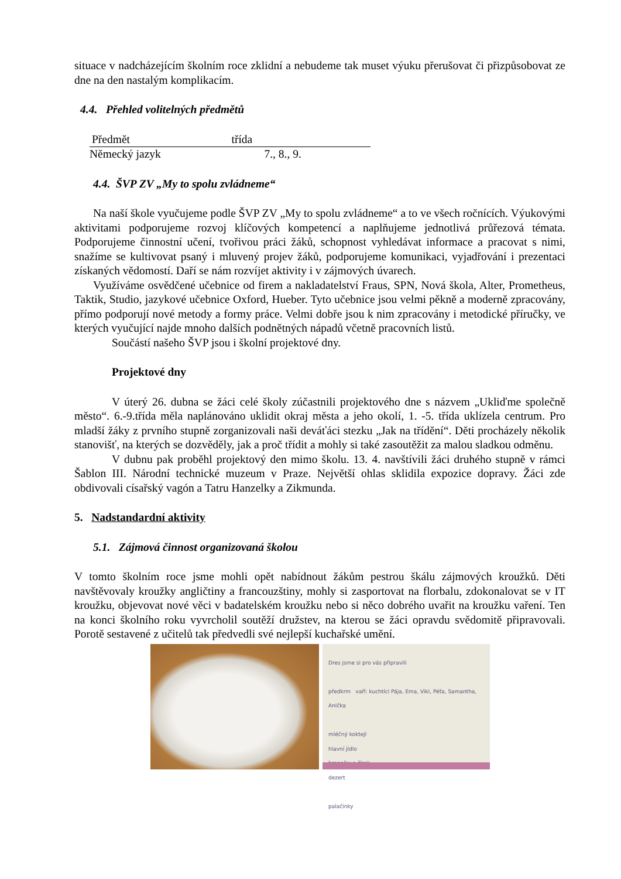situace v nadcházejícím školním roce zklidní a nebudeme tak muset výuku přerušovat či přizpůsobovat ze dne na den nastalým komplikacím.
4.4. Přehled volitelných předmětů
| Předmět | třída |
| --- | --- |
| Německý jazyk | 7., 8., 9. |
4.4. ŠVP ZV „My to spolu zvládneme“
Na naší škole vyučujeme podle ŠVP ZV „My to spolu zvládneme“ a to ve všech ročnících. Výukovými aktivitami podporujeme rozvoj klíčových kompetencí a naplňujeme jednotlivá průřezová témata. Podporujeme činnostní učení, tvořivou práci žáků, schopnost vyhledávat informace a pracovat s nimi, snažíme se kultivovat psaný i mluvený projev žáků, podporujeme komunikaci, vyjadřování i prezentaci získaných vědomostí. Daří se nám rozvíjet aktivity i v zájmových úvarech.
Využíváme osvědčené učebnice od firem a nakladatelství Fraus, SPN, Nová škola, Alter, Prometheus, Taktik, Studio, jazykové učebnice Oxford, Hueber. Tyto učebnice jsou velmi pěkně a moderně zpracovány, přímo podporují nové metody a formy práce. Velmi dobře jsou k nim zpracovány i metodické příručky, ve kterých vyučující najde mnoho dalších podnětných nápadů včetně pracovních listů.
Součástí našeho ŠVP jsou i školní projektové dny.
Projektové dny
V úterý 26. dubna se žáci celé školy zúčastnili projektového dne s názvem „Ukliďme společně město“. 6.-9.třída měla naplánováno uklidit okraj města a jeho okolí, 1. -5. třída uklízela centrum. Pro mladší žáky z prvního stupně zorganizovali naši deváťáci stezku „Jak na třídění“. Děti procházely několik stanovišť, na kterých se dozvěděly, jak a proč třídit a mohly si také zasoutěžit za malou sladkou odměnu.
V dubnu pak proběhl projektový den mimo školu. 13. 4. navštívili žáci druhého stupně v rámci Šablon III. Národní technické muzeum v Praze. Největší ohlas sklidila expozice dopravy. Žáci zde obdivovali císařský vagón a Tatru Hanzelky a Zikmunda.
5. Nadstandardní aktivity
5.1. Zájmová činnost organizovaná školou
V tomto školním roce jsme mohli opět nabídnout žákům pestrou škálu zájmových kroužků. Děti navštěvovaly kroužky angličtiny a francouzštiny, mohly si zasportovat na florbalu, zdokonalovat se v IT kroužku, objevovat nové věci v badatelském kroužku nebo si něco dobrého uvařit na kroužku vaření. Ten na konci školního roku vyvrcholil soutěží družstev, na kterou se žáci opravdu svědomitě připravovali. Porotě sestavené z učitelů tak předvedli své nejlepší kuchařské umění.
Dres jsme si pro vás připravili
předkrm vaří: kuchtíci Pája, Ema, Viki, Péťa, Samantha, Anička
mléčný koktejl
hlavní jídlo
hranolky a řízek
dezert
palačinky